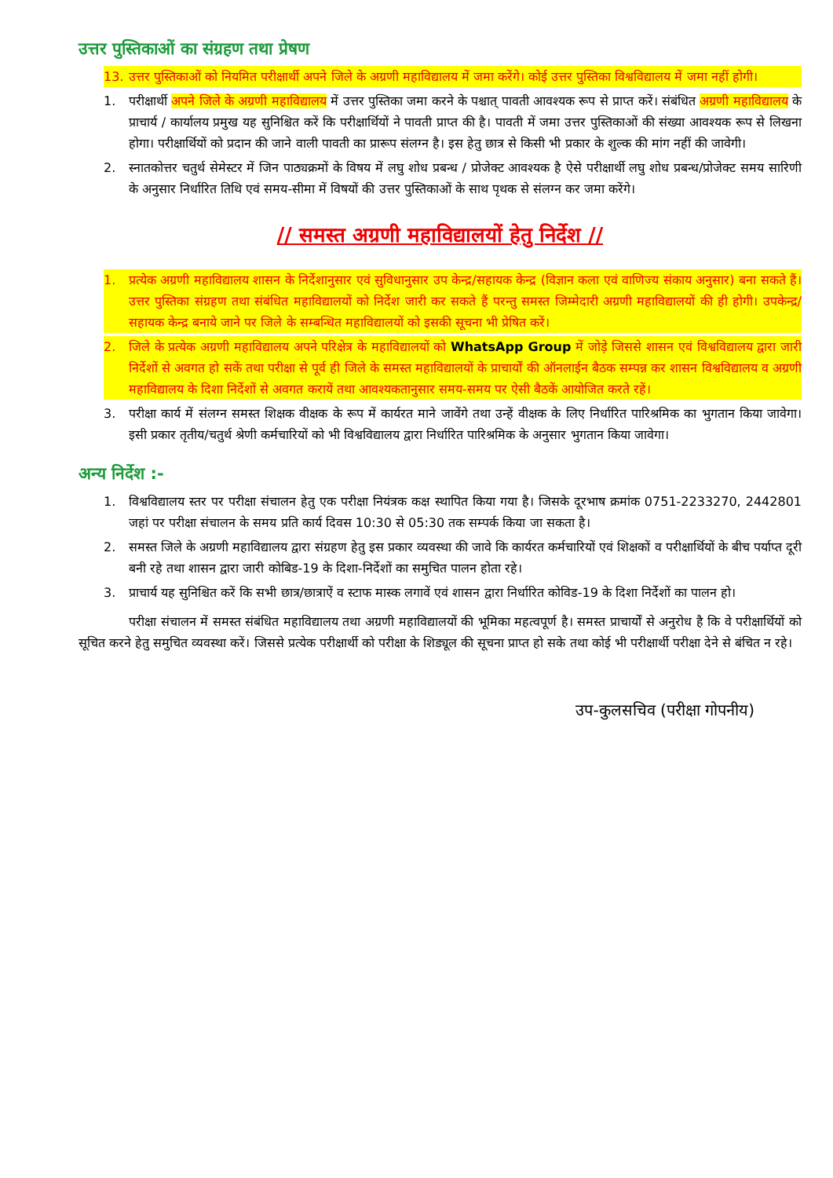उत्तर पुस्तिकाओं का संग्रहण तथा प्रेषण
13. उत्तर पुस्तिकाओं को नियमित परीक्षार्थी अपने जिले के अग्रणी महाविद्यालय में जमा करेंगे। कोई उत्तर पुस्तिका विश्वविद्यालय में जमा नहीं होगी।
1. परीक्षार्थी अपने जिले के अग्रणी महाविद्यालय में उत्तर पुस्तिका जमा करने के पश्चात् पावती आवश्यक रूप से प्राप्त करें। संबंधित अग्रणी महाविद्यालय के प्राचार्य / कार्यालय प्रमुख यह सुनिश्चित करें कि परीक्षार्थियों ने पावती प्राप्त की है। पावती में जमा उत्तर पुस्तिकाओं की संख्या आवश्यक रूप से लिखना होगा। परीक्षार्थियों को प्रदान की जाने वाली पावती का प्रारूप संलग्न है। इस हेतु छात्र से किसी भी प्रकार के शुल्क की मांग नहीं की जावेगी।
2. स्नातकोत्तर चतुर्थ सेमेस्टर में जिन पाठ्यक्रमों के विषय में लघु शोध प्रबन्ध / प्रोजेक्ट आवश्यक है ऐसे परीक्षार्थी लघु शोध प्रबन्ध/प्रोजेक्ट समय सारिणी के अनुसार निर्धारित तिथि एवं समय-सीमा में विषयों की उत्तर पुस्तिकाओं के साथ पृथक से संलग्न कर जमा करेंगे।
// समस्त अग्रणी महाविद्यालयों हेतु निर्देश //
1. प्रत्येक अग्रणी महाविद्यालय शासन के निर्देशानुसार एवं सुविधानुसार उप केन्द्र/सहायक केन्द्र (विज्ञान कला एवं वाणिज्य संकाय अनुसार) बना सकते हैं। उत्तर पुस्तिका संग्रहण तथा संबंधित महाविद्यालयों को निर्देश जारी कर सकते हैं परन्तु समस्त जिम्मेदारी अग्रणी महाविद्यालयों की ही होगी। उपकेन्द्र/सहायक केन्द्र बनाये जाने पर जिले के सम्बन्धित महाविद्यालयों को इसकी सूचना भी प्रेषित करें।
2. जिले के प्रत्येक अग्रणी महाविद्यालय अपने परिक्षेत्र के महाविद्यालयों को WhatsApp Group में जोड़े जिससे शासन एवं विश्वविद्यालय द्वारा जारी निर्देशों से अवगत हो सकें तथा परीक्षा से पूर्व ही जिले के समस्त महाविद्यालयों के प्राचार्यों की ऑनलाईन बैठक सम्पन्न कर शासन विश्वविद्यालय व अग्रणी महाविद्यालय के दिशा निर्देशों से अवगत करायें तथा आवश्यकतानुसार समय-समय पर ऐसी बैठकें आयोजित करते रहें।
3. परीक्षा कार्य में संलग्न समस्त शिक्षक वीक्षक के रूप में कार्यरत माने जावेंगे तथा उन्हें वीक्षक के लिए निर्धारित पारिश्रमिक का भुगतान किया जावेगा। इसी प्रकार तृतीय/चतुर्थ श्रेणी कर्मचारियों को भी विश्वविद्यालय द्वारा निर्धारित पारिश्रमिक के अनुसार भुगतान किया जावेगा।
अन्य निर्देश :-
1. विश्वविद्यालय स्तर पर परीक्षा संचालन हेतु एक परीक्षा नियंत्रक कक्ष स्थापित किया गया है। जिसके दूरभाष क्रमांक 0751-2233270, 2442801 जहां पर परीक्षा संचालन के समय प्रति कार्य दिवस 10:30 से 05:30 तक सम्पर्क किया जा सकता है।
2. समस्त जिले के अग्रणी महाविद्यालय द्वारा संग्रहण हेतु इस प्रकार व्यवस्था की जावे कि कार्यरत कर्मचारियों एवं शिक्षकों व परीक्षार्थियों के बीच पर्याप्त दूरी बनी रहे तथा शासन द्वारा जारी कोबिड-19 के दिशा-निर्देशों का समुचित पालन होता रहे।
3. प्राचार्य यह सुनिश्चित करें कि सभी छात्र/छात्राऐं व स्टाफ मास्क लगावें एवं शासन द्वारा निर्धारित कोविड-19 के दिशा निर्देशों का पालन हो।
परीक्षा संचालन में समस्त संबंधित महाविद्यालय तथा अग्रणी महाविद्यालयों की भूमिका महत्वपूर्ण है। समस्त प्राचार्यों से अनुरोध है कि वे परीक्षार्थियों को सूचित करने हेतु समुचित व्यवस्था करें। जिससे प्रत्येक परीक्षार्थी को परीक्षा के शिड्यूल की सूचना प्राप्त हो सके तथा कोई भी परीक्षार्थी परीक्षा देने से बंचित न रहे।
उप-कुलसचिव (परीक्षा गोपनीय)